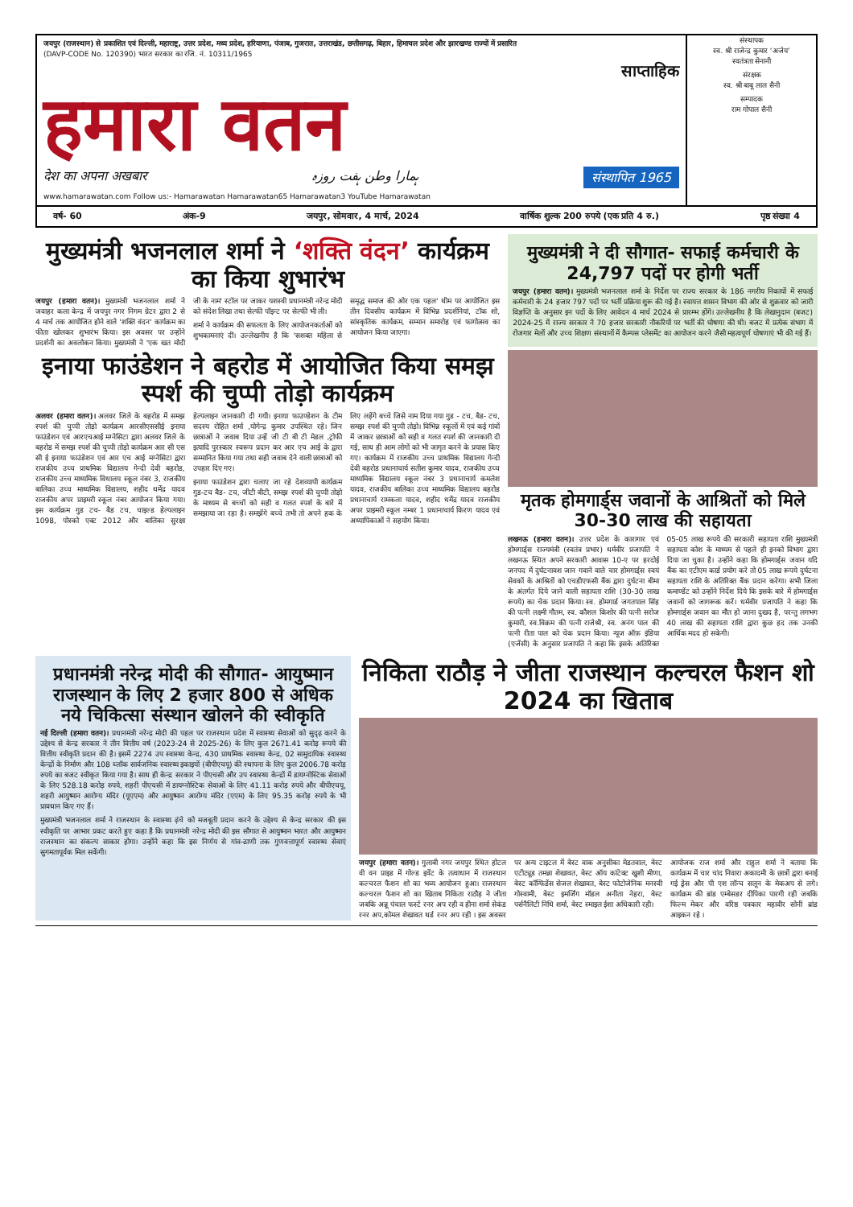जयपुर (राजस्थान) से प्रकाशित एवं दिल्ली, महाराष्ट्र, उत्तर प्रदेश, मध्य प्रदेश, हरियाणा, पंजाब, गुजरात, उत्तराखंड, छत्तीसगढ़, बिहार, हिमाचल प्रदेश और झारखण्ड राज्यों में प्रसारित
(DAVP-CODE No. 120390) भारत सरकार का रजि. नं. 10311/1965
साप्ताहिक
हमारा वतन
देश का अपना अखबार ہمارا وطن ہفت روزہ संस्थापित 1965
www.hamarawatan.com Follow us:- Hamarawatan Hamarawatan65 Hamarawatan3 YouTube Hamarawatan
संस्थापक
स्व. श्री राजेन्द्र कुमार ‘अजेय’
स्वतंत्रता सेनानी
संरक्षक
स्व. श्री बाबू लाल सैनी
सम्पादक
राम गोपाल सैनी
वर्ष- 60 अंक-9 जयपुर, सोमवार, 4 मार्च, 2024 वार्षिक शुल्क 200 रुपये (एक प्रति 4 रु.) पृष्ठ संख्या 4
मुख्यमंत्री भजनलाल शर्मा ने ‘शक्ति वंदन’ कार्यक्रम का किया शुभारंभ
जयपुर (हमारा वतन)। मुख्यमंत्री भजनलाल शर्मा ने जवाहर कला केन्द्र में जयपुर नगर निगम ग्रेटर द्वारा 2 से 4 मार्च तक आयोजित होने वाले 'शक्ति वंदन' कार्यक्रम का फीता खोलकर शुभारंभ किया। इस अवसर पर उन्होंने प्रदर्शनी का अवलोकन किया। मुख्यमंत्री ने 'एक खत मोदी जी के नाम' स्टॉल पर जाकर यशस्वी प्रधानमंत्री नरेन्द्र मोदी को संदेश लिखा तथा सेल्फी पॉइन्ट पर सेल्फी भी ली।
शर्मा ने कार्यक्रम की सफलता के लिए आयोजनकर्ताओं को शुभकामनाएं दीं। उल्लेखनीय है कि 'सशक्त महिला से समृद्ध समाज की ओर एक पहल' थीम पर आयोजित इस तीन दिवसीय कार्यक्रम में विभिन्न प्रदर्शनियां, टॉक शो, सांस्कृतिक कार्यक्रम, सम्मान समारोह एवं फागोत्सव का आयोजन किया जाएगा।
इनाया फाउंडेशन ने बहरोड में आयोजित किया समझ स्पर्श की चुप्पी तोड़ो कार्यक्रम
अलवर (हमारा वतन)। अलवर जिले के बहरोड में समझ स्पर्श की चुप्पी तोड़ो कार्यक्रम आरसीएससीई इनाया फाउंडेशन एवं आरएचआई मग्नेसिटा द्वारा अलवर जिले के बहरोड में समझ स्पर्श की चुप्पी तोड़ो कार्यक्रम आर सी एस सी ई इनाया फाउंडेशन एवं आर एच आई मग्नेसिटा द्वारा राजकीय उच्च प्राथमिक विद्यालय गेन्दी देवी बहरोड, राजकीय उच्च माध्यमिक विधालय स्कूल नंबर 3, राजकीय बालिका उच्च माध्यमिक विद्यालय, शहीद धर्मेद्र यादव राजकीय अपर प्राइमरी स्कूल नंबर आयोजन किया गया। इस कार्यक्रम गुड टच- बैड टच, चाइल्ड हेल्पलाइन 1098, पोस्को एक्ट 2012 और बालिका सुरक्षा हेल्पलाइन जानकारी दी गयी। इनाया फाउण्डेशन के टीम सदस्य रोहित शर्मा ,योगेन्द्र कुमार उपस्थित रहे। जिन छात्राओं ने जवाब दिया उन्हें जी टी बी टी मेडल ,ट्रोफी इत्यादि पुरस्कार स्वरूप प्रदान कर आर एच आई के द्वारा सम्मानित किया गया तथा सही जवाब देने वाली छात्राओं को उपहार दिए गए।
इनाया फाउंडेशन द्वारा चलाए जा रहे देशव्यापी कार्यक्रम गुड-टच बैड- टच, जीटी बीटी, समझ स्पर्श की चुप्पी तोड़ो के माध्यम से बच्चों को सही व गलत स्पर्श के बारे में समझाया जा रहा है। समझेंगे बच्चे तभी तो अपने हक के लिए लड़ेंगे बच्चे जिसे नाम दिया गया गुड - टच, बैड- टच, समझ स्पर्श की चुप्पी तोड़ो। विभिन्न स्कूलों में एवं कई गांवों में जाकर छात्राओं को सही व गलत स्पर्श की जानकारी दी गई, साथ ही आम लोगों को भी जागृत करने के प्रयास किए गए। कार्यक्रम में राजकीय उच्च प्राथमिक विद्यालय गेन्दी देवी बहरोड प्रधानाचार्य सतीश कुमार यादव, राजकीय उच्च माध्यमिक विद्यालय स्कूल नंबर 3 प्रधानाचार्य कमलेश यादव, राजकीय बालिका उच्च माध्यमिक विद्यालय बहरोड प्रधानाचार्य रामकला यादव, शहीद धर्मेद्र यादव राजकीय अपर प्राइमरी स्कूल नम्बर 1 प्रधानाचार्य किरण यादव एवं अध्यापिकाओं ने सहयोग किया।
मुख्यमंत्री ने दी सौगात- सफाई कर्मचारी के 24,797 पदों पर होगी भर्ती
जयपुर (हमारा वतन)। मुख्यमंत्री भजनलाल शर्मा के निर्देश पर राज्य सरकार के 186 नगरीय निकायों में सफाई कर्मचारी के 24 हजार 797 पदों पर भर्ती प्रक्रिया शुरू की गई है। स्वायत्त शासन विभाग की ओर से शुक्रवार को जारी विज्ञप्ति के अनुसार इन पदों के लिए आवेदन 4 मार्च 2024 से प्रारम्भ होंगे। उल्लेखनीय है कि लेखानुदान (बजट) 2024-25 में राज्य सरकार ने 70 हजार सरकारी नौकरियों पर भर्ती की घोषणा की थी। बजट में प्रत्येक संभाग में रोजगार मेलों और उच्च शिक्षण संस्थानों में कैम्पस प्लेसमेंट का आयोजन करने जैसी महत्वपूर्ण घोषणाएं भी की गई हैं।
मृतक होमगार्ड्स जवानों के आश्रितों को मिले 30-30 लाख की सहायता
लखनऊ (हमारा वतन)। उत्तर प्रदेश के कारागार एवं होमगार्ड्स राज्यमंत्री (स्वतंत्र प्रभार) धर्मवीर प्रजापति ने लखनऊ स्थित अपने सरकारी आवास 10-ए पर हरदोई जनपद में दुर्घटनावश जान गवाने वाले चार होमगार्ड्स स्वयं सेवकों के आश्रितों को एचडीएफसी बैंक द्वारा दुर्घटना बीमा के अंतर्गत दिये जाने वाली सहायता राशि (30-30 लाख रूपये) का चेक प्रदान किया। स्व. होमगार्ड जगतपाल सिंह की पत्नी लक्ष्मी गौतम, स्व. कौशल किशोर की पत्नी सरोज कुमारी, स्व.विक्रम की पत्नी राजेश्री, स्व. अनंग पाल की पत्नी रीता पाल को चेक प्रदान किया। न्यूज ऑफ़ इंडिया (एजेंसी) के अनुसार प्रजापति ने कहा कि इसके अतिरिक्त 05-05 लाख रूपये की सरकारी सहायता राशि मुख्यमंत्री सहायता कोश के माध्यम से पहले ही इनको विभाग द्वारा दिया जा चुका है। उन्होंने कहा कि होमगार्ड्स जवान यदि बैंक का एटीएम कार्ड प्रयोग करे तो 05 लाख रूपये दुर्घटना सहायता राशि के अतिरिक्त बैंक प्रदान करेगा। सभी जिला कमाण्डेंट को उन्होंने निर्देश दिये कि इसके बारे में होमगार्ड्स जवानों को जागरूक करें। धर्मवीर प्रजापति ने कहा कि होमगार्ड्स जवान का मौत हो जाना दुखद है, परन्तु लगभग 40 लाख की सहायता राशि द्वारा कुछ हद तक उनकी आर्थिक मदद हो सकेगी।
प्रधानमंत्री नरेन्द्र मोदी की सौगात- आयुष्मान राजस्थान के लिए 2 हजार 800 से अधिक नये चिकित्सा संस्थान खोलने की स्वीकृति
नई दिल्ली (हमारा वतन)। प्रधानमंत्री नरेन्द्र मोदी की पहल पर राजस्थान प्रदेश में स्वास्थ्य सेवाओं को सुदृढ़ करने के उद्देश्य से केन्द्र सरकार ने तीन वित्तीय वर्ष (2023-24 से 2025-26) के लिए कुल 2671.41 करोड़ रूपये की वित्तीय स्वीकृति प्रदान की है। इसमें 2274 उप स्वास्थ्य केन्द्र, 430 प्राथमिक स्वास्थ्य केन्द्र, 02 सामुदायिक स्वास्थ्य केन्द्रों के निर्माण और 108 ब्लॉक सार्वजनिक स्वास्थ्य इकाइयों (बीपीएचयू) की स्थापना के लिए कुल 2006.78 करोड़ रुपये का बजट स्वीकृत किया गया है। साथ ही केन्द्र सरकार ने पीएचसी और उप स्वास्थ्य केन्द्रों में डायग्नोस्टिक सेवाओं के लिए 528.18 करोड़ रुपये, शहरी पीएचसी में डायग्नोस्टिक सेवाओं के लिए 41.11 करोड़ रुपये और बीपीएचयू, शहरी आयुष्मान आरोग्य मंदिर (यूएएम) और आयुष्मान आरोग्य मंदिर (एएम) के लिए 95.35 करोड़ रुपये के भी प्रावधान किए गए हैं।
मुख्यमंत्री भजनलाल शर्मा ने राजस्थान के स्वास्थ्य ढ़ंचे को मजबूती प्रदान करने के उद्देश्य से केन्द्र सरकार की इस स्वीकृति पर आभार प्रकट करते हुए कहा है कि प्रधानमंत्री नरेन्द्र मोदी की इस सौगात से आयुष्मान भारत और आयुष्मान राजस्थान का संकल्प साकार होगा। उन्होंने कहा कि इस निर्णय से गांव-ढाणी तक गुणवत्तापूर्ण स्वास्थ्य सेवाएं सुगमतापूर्वक मिल सकेंगी।
निकिता राठौड़ ने जीता राजस्थान कल्चरल फैशन शो 2024 का खिताब
जयपुर (हमारा वतन)। गुलाबी नगर जयपुर स्थित होटल वी वन प्राइड में गोल्ड इवेंट के तत्वाधान में राजस्थान कल्चरल फैशन शो का भव्य आयोजन हुआ। राजस्थान कल्चरल फैशन शो का खिताब निकिता राठौड़ ने जीता जबकि अन्नू पंचाल फर्स्ट रनर अप रही व हीना शर्मा सेकंड रनर अप,कोमल शेखावत थर्ड रनर अप रही । इस अवसर पर अन्य टाइटल में बेस्ट वाक अनुसीका मेडतवाल, बेस्ट एटीट्यूड तमन्ना शेखावत, बेस्ट ऑय कांटेक्ट खुशी मीणा, बेस्ट कॉन्फिडेंस सेजल शेखावत, बेस्ट फोटोजेनिक मनस्वी गोस्वामी, बेस्ट इमर्जिंग मॉडल अनीता नेहरा, बेस्ट पर्सनैलिटी निधि शर्मा, बेस्ट स्माइल ईशा अधिकारी रही।
आयोजक राज शर्मा और राहुल शर्मा ने बताया कि कार्यक्रम में चार चांद निवारा अकादमी के छात्रों द्वारा बनाई गई ड्रेस और पी एश लॉन्च सलून के मेकअप से लगे। कार्यक्रम की ब्रांड एम्बेसडर दीपिका पारगी रही जबकि फिल्म मेकर और वरिष्ठ पत्रकार महावीर सोनी ब्रांड आइकन रहे ।